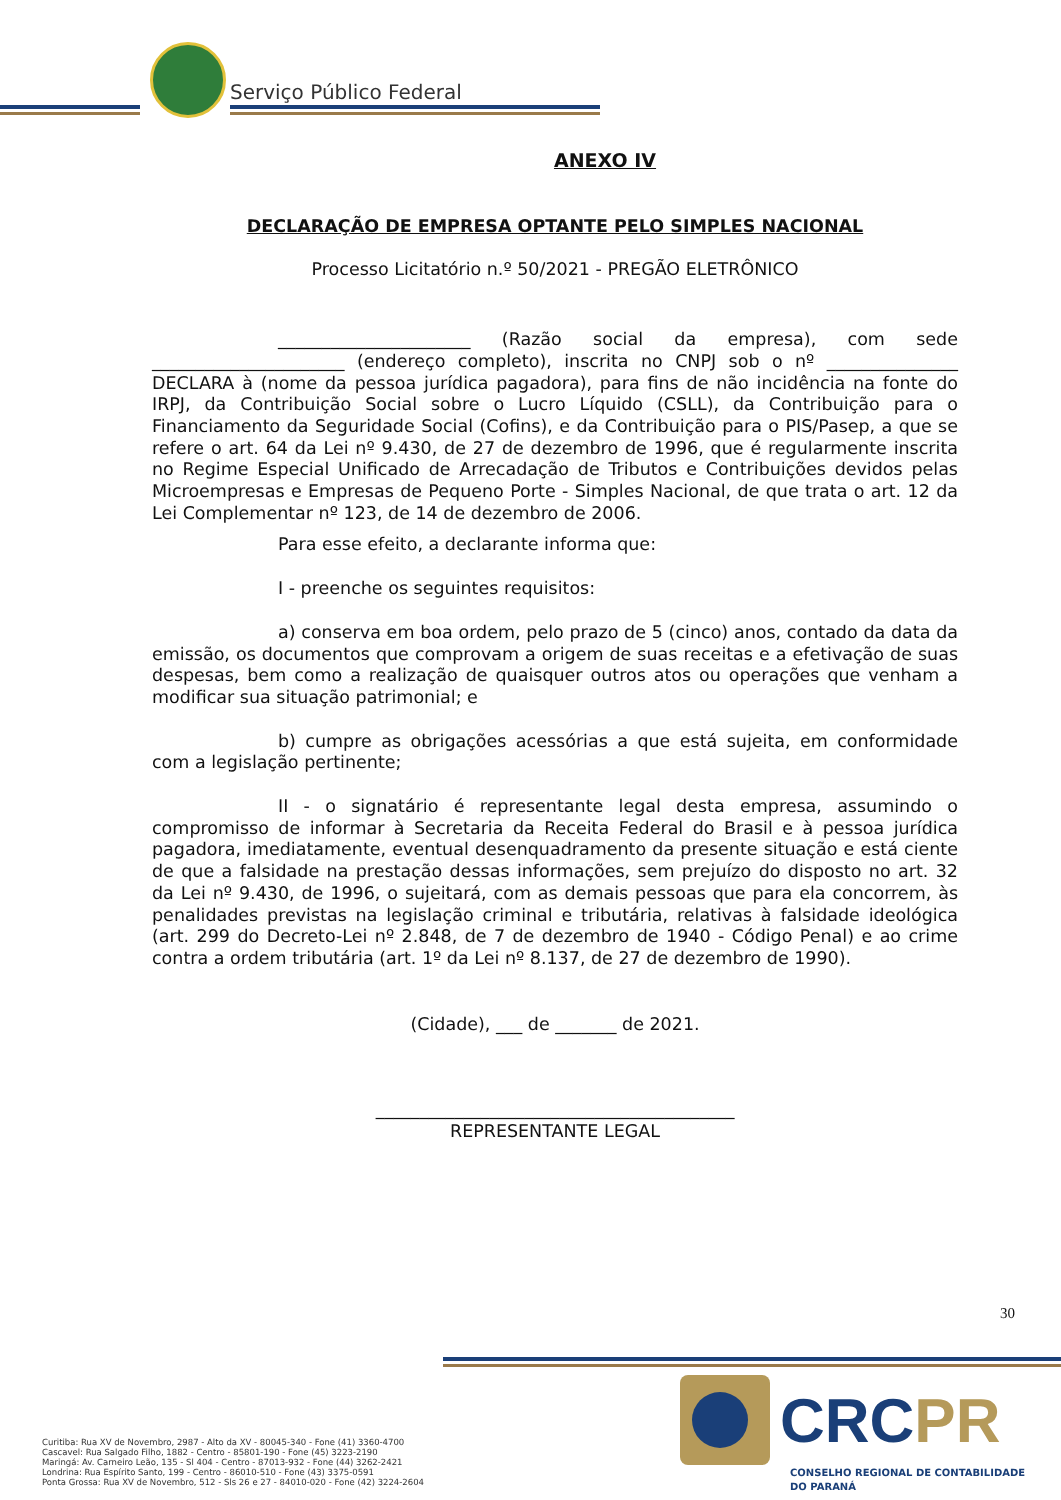Serviço Público Federal
ANEXO IV
DECLARAÇÃO DE EMPRESA OPTANTE PELO SIMPLES NACIONAL
Processo Licitatório n.º 50/2021 - PREGÃO ELETRÔNICO
______________________ (Razão social da empresa), com sede ______________________ (endereço completo), inscrita no CNPJ sob o nº _______________ DECLARA à (nome da pessoa jurídica pagadora), para fins de não incidência na fonte do IRPJ, da Contribuição Social sobre o Lucro Líquido (CSLL), da Contribuição para o Financiamento da Seguridade Social (Cofins), e da Contribuição para o PIS/Pasep, a que se refere o art. 64 da Lei nº 9.430, de 27 de dezembro de 1996, que é regularmente inscrita no Regime Especial Unificado de Arrecadação de Tributos e Contribuições devidos pelas Microempresas e Empresas de Pequeno Porte - Simples Nacional, de que trata o art. 12 da Lei Complementar nº 123, de 14 de dezembro de 2006.
Para esse efeito, a declarante informa que:
I - preenche os seguintes requisitos:
a) conserva em boa ordem, pelo prazo de 5 (cinco) anos, contado da data da emissão, os documentos que comprovam a origem de suas receitas e a efetivação de suas despesas, bem como a realização de quaisquer outros atos ou operações que venham a modificar sua situação patrimonial; e
b) cumpre as obrigações acessórias a que está sujeita, em conformidade com a legislação pertinente;
II - o signatário é representante legal desta empresa, assumindo o compromisso de informar à Secretaria da Receita Federal do Brasil e à pessoa jurídica pagadora, imediatamente, eventual desenquadramento da presente situação e está ciente de que a falsidade na prestação dessas informações, sem prejuízo do disposto no art. 32 da Lei nº 9.430, de 1996, o sujeitará, com as demais pessoas que para ela concorrem, às penalidades previstas na legislação criminal e tributária, relativas à falsidade ideológica (art. 299 do Decreto-Lei nº 2.848, de 7 de dezembro de 1940 - Código Penal) e ao crime contra a ordem tributária (art. 1º da Lei nº 8.137, de 27 de dezembro de 1990).
(Cidade), ___ de _______ de 2021.
_________________________________________
REPRESENTANTE LEGAL
30
CRCPR
CONSELHO REGIONAL DE CONTABILIDADE
DO PARANÁ
Curitiba: Rua XV de Novembro, 2987 - Alto da XV - 80045-340 - Fone (41) 3360-4700
Cascavel: Rua Salgado Filho, 1882 - Centro - 85801-190 - Fone (45) 3223-2190
Maringá: Av. Carneiro Leão, 135 - Sl 404 - Centro - 87013-932 - Fone (44) 3262-2421
Londrina: Rua Espírito Santo, 199 - Centro - 86010-510 - Fone (43) 3375-0591
Ponta Grossa: Rua XV de Novembro, 512 - Sls 26 e 27 - 84010-020 - Fone (42) 3224-2604